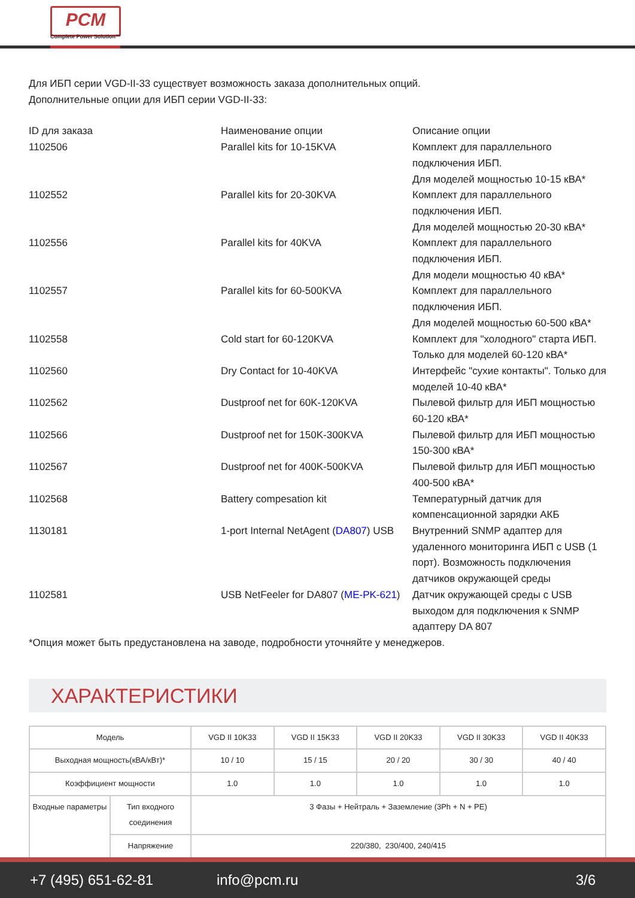PCM
Complete Power Solution™
Для ИБП серии VGD-II-33 существует возможность заказа дополнительных опций.
Дополнительные опции для ИБП серии VGD-II-33:
| ID для заказа | Наименование опции | Описание опции |
| 1102506 | Parallel kits for 10-15KVA | Комплект для параллельного подключения ИБП. Для моделей мощностью 10-15 кВА* |
| 1102552 | Parallel kits for 20-30KVA | Комплект для параллельного подключения ИБП. Для моделей мощностью 20-30 кВА* |
| 1102556 | Parallel kits for 40KVA | Комплект для параллельного подключения ИБП. Для модели мощностью 40 кВА* |
| 1102557 | Parallel kits for 60-500KVA | Комплект для параллельного подключения ИБП. Для моделей мощностью 60-500 кВА* |
| 1102558 | Cold start for 60-120KVA | Комплект для "холодного" старта ИБП. Только для моделей 60-120 кВА* |
| 1102560 | Dry Contact for 10-40KVA | Интерфейс "сухие контакты". Только для моделей 10-40 кВА* |
| 1102562 | Dustproof net for 60K-120KVA | Пылевой фильтр для ИБП мощностью 60-120 кВА* |
| 1102566 | Dustproof net for 150K-300KVA | Пылевой фильтр для ИБП мощностью 150-300 кВА* |
| 1102567 | Dustproof net for 400K-500KVA | Пылевой фильтр для ИБП мощностью 400-500 кВА* |
| 1102568 | Battery compesation kit | Температурный датчик для компенсационной зарядки АКБ |
| 1130181 | 1-port Internal NetAgent ( DA807 ) USB | Внутренний SNMP адаптер для удаленного мониторинга ИБП с USB (1 порт). Возможность подключения датчиков окружающей среды |
| 1102581 | USB NetFeeler for DA807 ( ME-PK-621 ) | Датчик окружающей среды с USB выходом для подключения к SNMP адаптеру DA 807 |
*Опция может быть предустановлена на заводе, подробности уточняйте у менеджеров.
ХАРАКТЕРИСТИКИ
| Модель | | VGD II 10K33 | VGD II 15K33 | VGD II 20K33 | VGD II 30K33 | VGD II 40K33 |
| Выходная мощность(кВА/кВт)* | | 10 / 10 | 15 / 15 | 20 / 20 | 30 / 30 | 40 / 40 |
| Коэффициент мощности | | 1.0 | 1.0 | 1.0 | 1.0 | 1.0 |
| Входные параметры | Тип входного соединения | 3 Фазы + Нейтраль + Заземление (3Ph + N + PE) | | | | |
| | Напряжение | 220/380, 230/400, 240/415 | | | | |
+7 (495) 651-62-81 info@pcm.ru 3/6